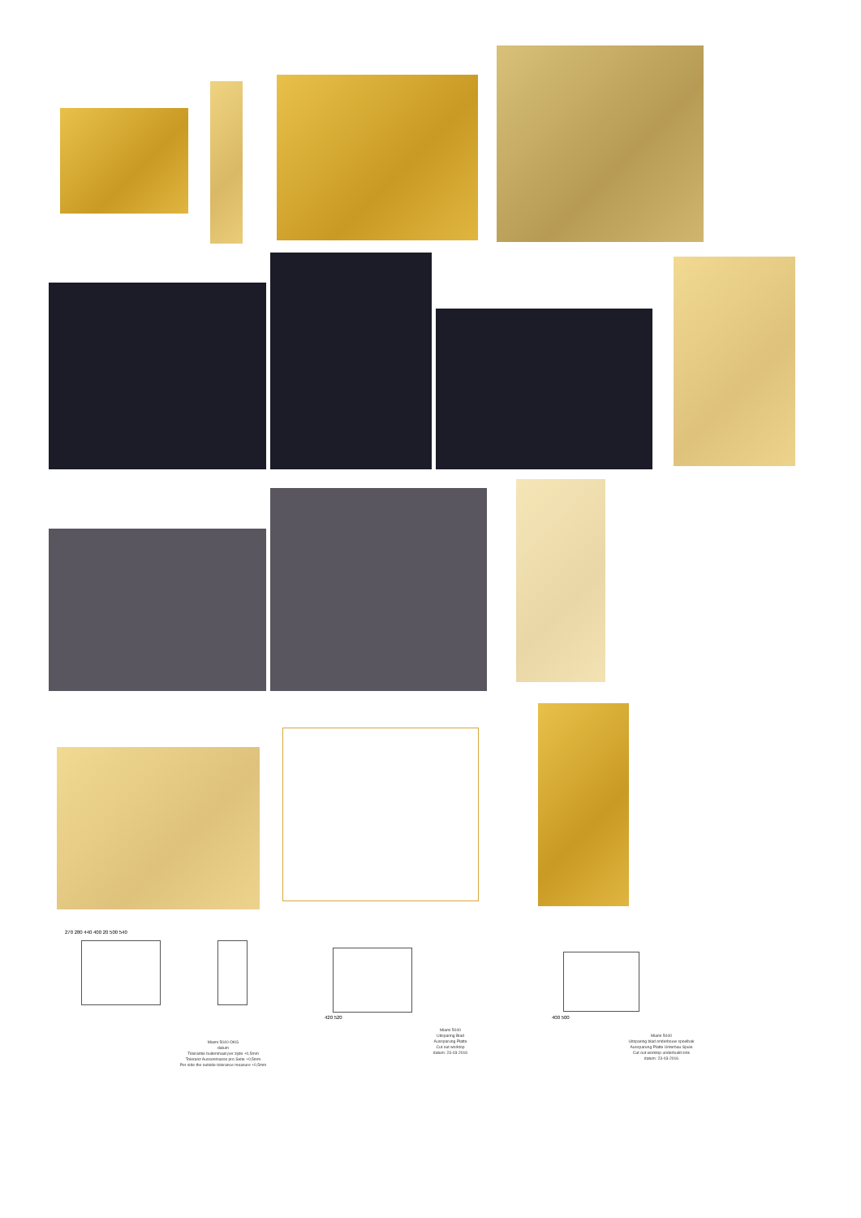270 280 440 400 20 500 540
420 520 400 500
Miami 5040 OKG
datum
Tolerantie buitenmaat per zijde +0,5mm
Toleranz Aussenmasse pro Seite +0,5mm
Per side the outside tolerance measure +0,5mm
Miami 5040
Uitsparing Blad
Aussparung Platte
Cut out worktop
datum: 23-03-2016
Miami 5040
Uitsparing blad onderbouw spoelbak
Aussparung Platte Unterbau Spule
Cut out worktop underbuild sink
datum: 23-03-2016